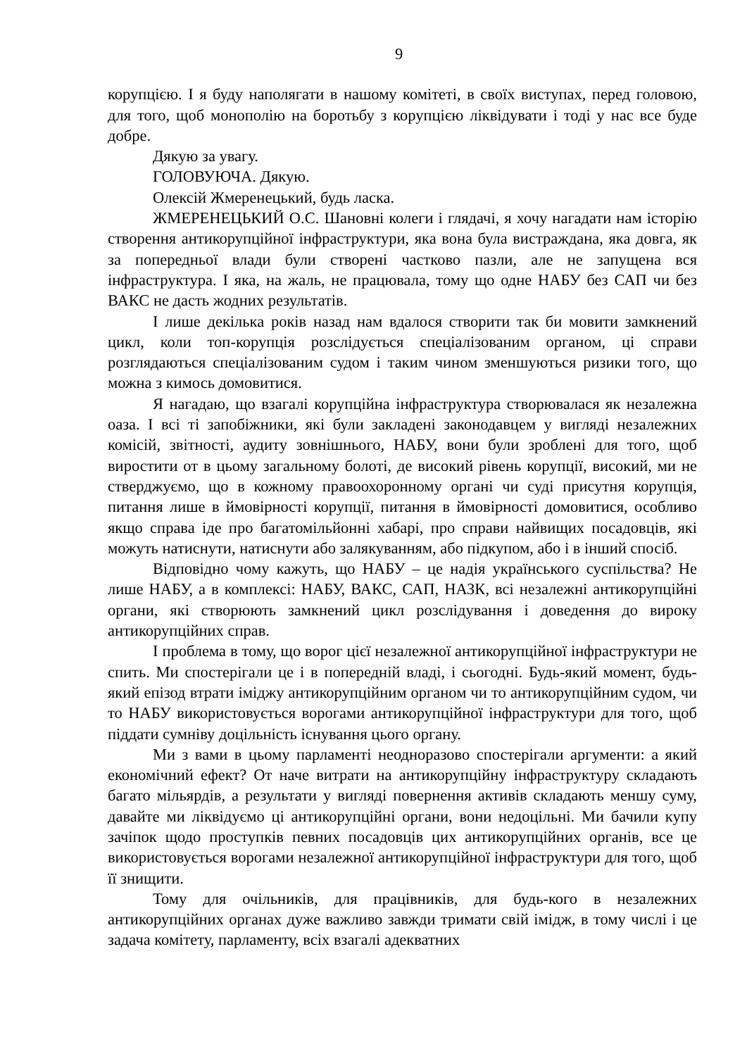9
корупцією. І я буду наполягати в нашому комітеті, в своїх виступах, перед головою, для того, щоб монополію на боротьбу з корупцією ліквідувати і тоді у нас все буде добре.
Дякую за увагу.
ГОЛОВУЮЧА. Дякую.
Олексій Жмеренецький, будь ласка.
ЖМЕРЕНЕЦЬКИЙ О.С. Шановні колеги і глядачі, я хочу нагадати нам історію створення антикорупційної інфраструктури, яка вона була вистраждана, яка довга, як за попередньої влади були створені частково пазли, але не запущена вся інфраструктура. І яка, на жаль, не працювала, тому що одне НАБУ без САП чи без ВАКС не дасть жодних результатів.
І лише декілька років назад нам вдалося створити так би мовити замкнений цикл, коли топ-корупція розслідується спеціалізованим органом, ці справи розглядаються спеціалізованим судом і таким чином зменшуються ризики того, що можна з кимось домовитися.
Я нагадаю, що взагалі корупційна інфраструктура створювалася як незалежна оаза. І всі ті запобіжники, які були закладені законодавцем у вигляді незалежних комісій, звітності, аудиту зовнішнього, НАБУ, вони були зроблені для того, щоб виростити от в цьому загальному болоті, де високий рівень корупції, високий, ми не стверджуємо, що в кожному правоохоронному органі чи суді присутня корупція, питання лише в ймовірності корупції, питання в ймовірності домовитися, особливо якщо справа іде про багатомільйонні хабарі, про справи найвищих посадовців, які можуть натиснути, натиснути або залякуванням, або підкупом, або і в інший спосіб.
Відповідно чому кажуть, що НАБУ – це надія українського суспільства? Не лише НАБУ, а в комплексі: НАБУ, ВАКС, САП, НАЗК, всі незалежні антикорупційні органи, які створюють замкнений цикл розслідування і доведення до вироку антикорупційних справ.
І проблема в тому, що ворог цієї незалежної антикорупційної інфраструктури не спить. Ми спостерігали це і в попередній владі, і сьогодні. Будь-який момент, будь-який епізод втрати іміджу антикорупційним органом чи то антикорупційним судом, чи то НАБУ використовується ворогами антикорупційної інфраструктури для того, щоб піддати сумніву доцільність існування цього органу.
Ми з вами в цьому парламенті неодноразово спостерігали аргументи: а який економічний ефект? От наче витрати на антикорупційну інфраструктуру складають багато мільярдів, а результати у вигляді повернення активів складають меншу суму, давайте ми ліквідуємо ці антикорупційні органи, вони недоцільні. Ми бачили купу зачіпок щодо проступків певних посадовців цих антикорупційних органів, все це використовується ворогами незалежної антикорупційної інфраструктури для того, щоб її знищити.
Тому для очільників, для працівників, для будь-кого в незалежних антикорупційних органах дуже важливо завжди тримати свій імідж, в тому числі і це задача комітету, парламенту, всіх взагалі адекватних